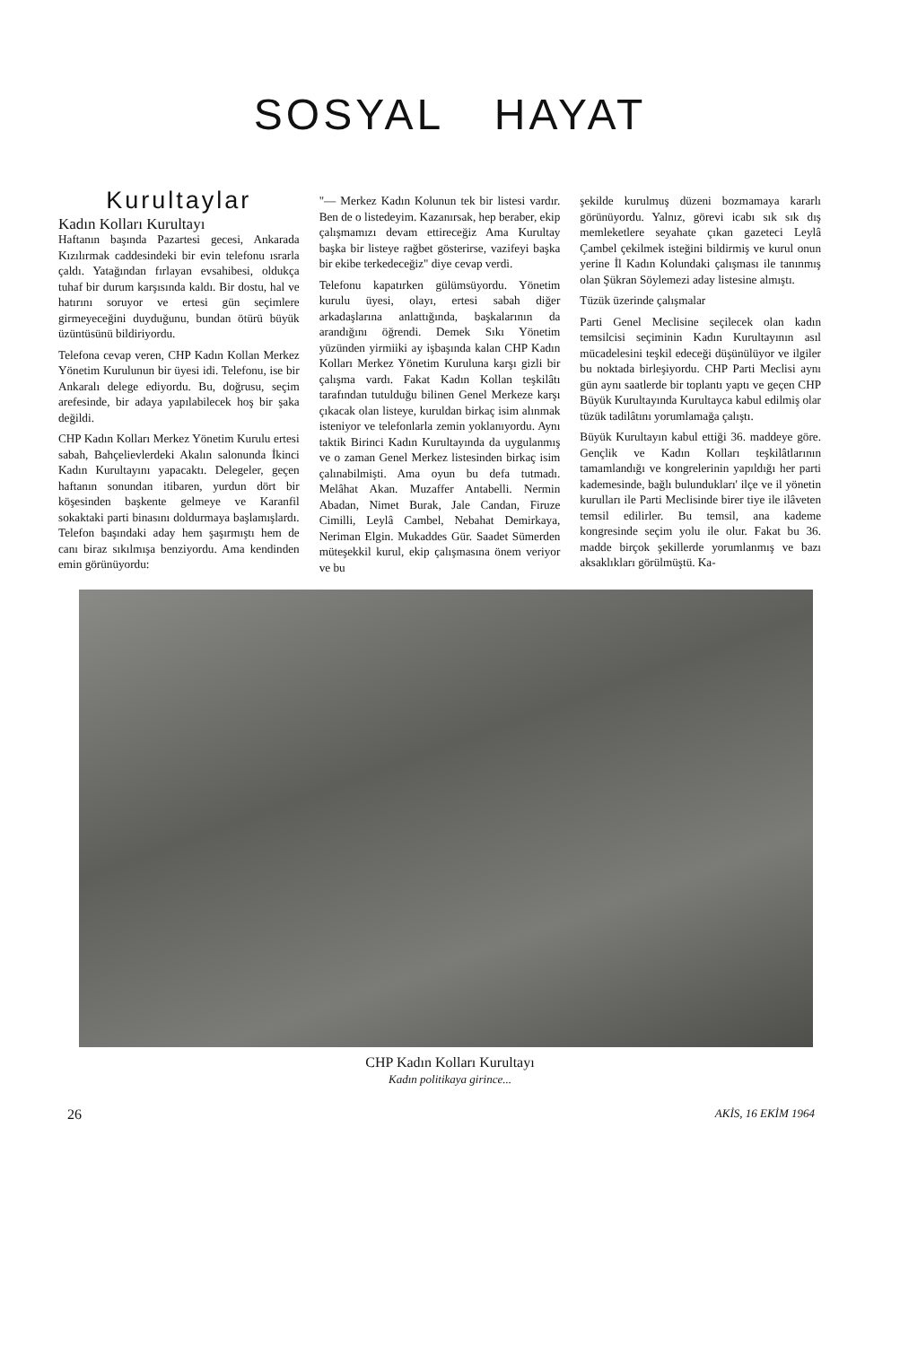SOSYAL HAYAT
Kurultaylar
Kadın Kolları Kurultayı
Haftanın başında Pazartesi gecesi, Ankarada Kızılırmak caddesindeki bir evin telefonu ısrarla çaldı. Yatağından fırlayan evsahibesi, oldukça tuhaf bir durum karşısında kaldı. Bir dostu, hal ve hatırını soruyor ve ertesi gün seçimlere girmeyeceğini duyduğunu, bundan ötürü büyük üzüntüsünü bildiriyordu.
Telefona cevap veren, CHP Kadın Kollan Merkez Yönetim Kurulunun bir üyesi idi. Telefonu, ise bir Ankaralı delege ediyordu. Bu, doğrusu, seçim arefesinde, bir adaya yapılabilecek hoş bir şaka değildi.
CHP Kadın Kolları Merkez Yönetim Kurulu ertesi sabah, Bahçelievlerdeki Akalın salonunda İkinci Kadın Kurultayını yapacaktı. Delegeler, geçen haftanın sonundan itibaren, yurdun dört bir köşesinden başkente gelmeye ve Karanfil sokaktaki parti binasını doldurmaya başlamışlardı. Telefon başındaki aday hem şaşırmıştı hem de canı biraz sıkılmışa benziyordu. Ama kendinden emin görünüyordu:
"— Merkez Kadın Kolunun tek bir listesi vardır. Ben de o listedeyim. Kazanırsak, hep beraber, ekip çalışmamızı devam ettireceğiz Ama Kurultay başka bir listeye rağbet gösterirse, vazifeyi başka bir ekibe terkedeceğiz" diye cevap verdi.
Telefonu kapatırken gülümsüyordu. Yönetim kurulu üyesi, olayı, ertesi sabah diğer arkadaşlarına anlattığında, başkalarının da arandığını öğrendi. Demek Sıkı Yönetim yüzünden yirmiiki ay işbaşında kalan CHP Kadın Kolları Merkez Yönetim Kuruluna karşı gizli bir çalışma vardı. Fakat Kadın Kollan teşkilâtı tarafından tutulduğu bilinen Genel Merkeze karşı çıkacak olan listeye, kuruldan birkaç isim alınmak isteniyor ve telefonlarla zemin yoklanıyordu. Aynı taktik Birinci Kadın Kurultayında da uygulanmış ve o zaman Genel Merkez listesinden birkaç isim çalınabilmişti. Ama oyun bu defa tutmadı. Melâhat Akan. Muzaffer Antabelli. Nermin Abadan, Nimet Burak, Jale Candan, Firuze Cimilli, Leylâ Cambel, Nebahat Demirkaya, Neriman Elgin. Mukaddes Gür. Saadet Sümerden müteşekkil kurul, ekip çalışmasına önem veriyor ve bu
şekilde kurulmuş düzeni bozmamaya kararlı görünüyordu. Yalnız, görevi icabı sık sık dış memleketlere seyahate çıkan gazeteci Leylâ Çambel çekilmek isteğini bildirmiş ve kurul onun yerine İl Kadın Kolundaki çalışması ile tanınmış olan Şükran Söylemezi aday listesine almıştı.
Tüzük üzerinde çalışmalar
Parti Genel Meclisine seçilecek olan kadın temsilcisi seçiminin Kadın Kurultayının asıl mücadelesini teşkil edeceği düşünülüyor ve ilgiler bu noktada birleşiyordu. CHP Parti Meclisi aynı gün aynı saatlerde bir toplantı yaptı ve geçen CHP Büyük Kurultayında Kurultayca kabul edilmiş olar tüzük tadilâtını yorumlamağa çalıştı.
Büyük Kurultayın kabul ettiği 36. maddeye göre. Gençlik ve Kadın Kolları teşkilâtlarının tamamlandığı ve kongrelerinin yapıldığı her parti kademesinde, bağlı bulundukları' ilçe ve il yönetin kurulları ile Parti Meclisinde birer tiye ile ilâveten temsil edilirler. Bu temsil, ana kademe kongresinde seçim yolu ile olur. Fakat bu 36. madde birçok şekillerde yorumlanmış ve bazı aksaklıkları görülmüştü. Ka-
CHP Kadın Kolları Kurultayı
Kadın politikaya girince...
26 AKİS, 16 EKİM 1964